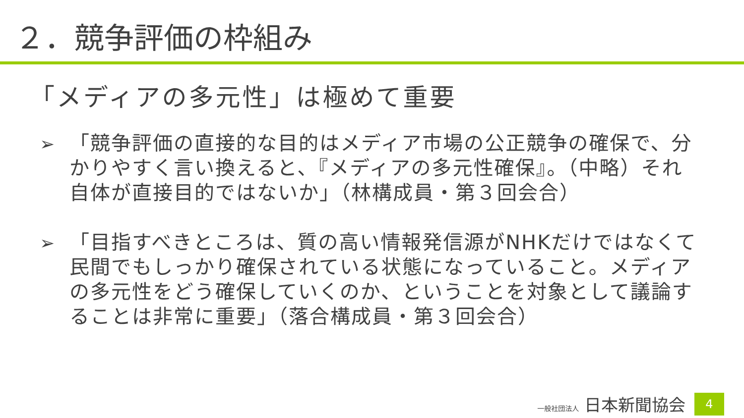２．競争評価の枠組み
「メディアの多元性」は極めて重要
➢
「競争評価の直接的な目的はメディア市場の公正競争の確保で、分かりやすく言い換えると、『メディアの多元性確保』。（中略）それ自体が直接目的ではないか」（林構成員・第３回会合）
➢
「目指すべきところは、質の高い情報発信源がNHKだけではなくて民間でもしっかり確保されている状態になっていること。メディアの多元性をどう確保していくのか、ということを対象として議論することは非常に重要」（落合構成員・第３回会合）
一般社団法人 日本新聞協会
4